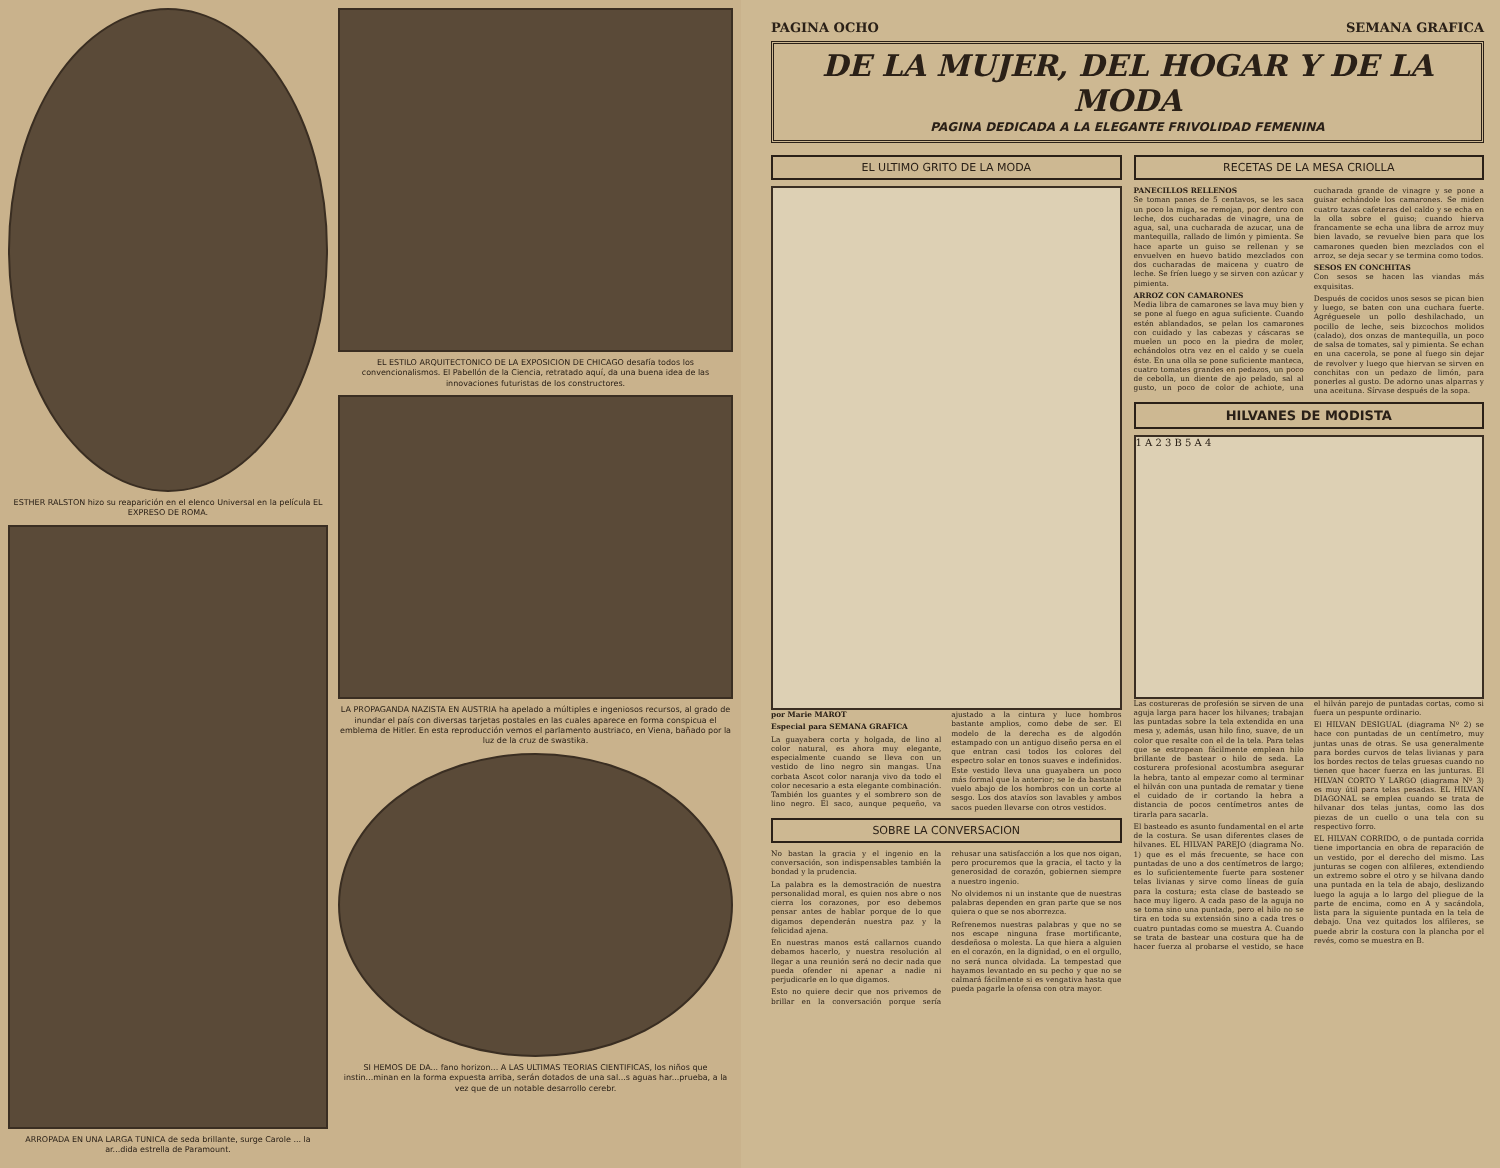ESTHER RALSTON hizo su reaparición en el elenco Universal en la película EL EXPRESO DE ROMA.
ARROPADA EN UNA LARGA TUNICA de seda brillante, surge Carole ... la ar...dida estrella de Paramount.
EL ESTILO ARQUITECTONICO DE LA EXPOSICION DE CHICAGO desafía todos los convencionalismos. El Pabellón de la Ciencia, retratado aquí, da una buena idea de las innovaciones futuristas de los constructores.
LA PROPAGANDA NAZISTA EN AUSTRIA ha apelado a múltiples e ingeniosos recursos, al grado de inundar el país con diversas tarjetas postales en las cuales aparece en forma conspicua el emblema de Hitler. En esta reproducción vemos el parlamento austriaco, en Viena, bañado por la luz de la cruz de swastika.
SI HEMOS DE DA... fano horizon... A LAS ULTIMAS TEORIAS CIENTIFICAS, los niños que instin...minan en la forma expuesta arriba, serán dotados de una sal...s aguas har...prueba, a la vez que de un notable desarrollo cerebr.
PAGINA OCHO SEMANA GRAFICA
DE LA MUJER, DEL HOGAR Y DE LA MODA
PAGINA DEDICADA A LA ELEGANTE FRIVOLIDAD FEMENINA
EL ULTIMO GRITO DE LA MODA
por Marie MAROT
Especial para SEMANA GRAFICA
La guayabera corta y holgada, de lino al color natural, es ahora muy elegante, especialmente cuando se lleva con un vestido de lino negro sin mangas. Una corbata Ascot color naranja vivo da todo el color necesario a esta elegante combinación. También los guantes y el sombrero son de lino negro. El saco, aunque pequeño, va ajustado a la cintura y luce hombros bastante amplios, como debe de ser. El modelo de la derecha es de algodón estampado con un antiguo diseño persa en el que entran casi todos los colores del espectro solar en tonos suaves e indefinidos. Este vestido lleva una guayabera un poco más formal que la anterior; se le da bastante vuelo abajo de los hombros con un corte al sesgo. Los dos atavíos son lavables y ambos sacos pueden llevarse con otros vestidos.
SOBRE LA CONVERSACION
No bastan la gracia y el ingenio en la conversación, son indispensables también la bondad y la prudencia.
La palabra es la demostración de nuestra personalidad moral, es quien nos abre o nos cierra los corazones, por eso debemos pensar antes de hablar porque de lo que digamos dependerán nuestra paz y la felicidad ajena.
En nuestras manos está callarnos cuando debamos hacerlo, y nuestra resolución al llegar a una reunión será no decir nada que pueda ofender ni apenar a nadie ni perjudicarle en lo que digamos.
Esto no quiere decir que nos privemos de brillar en la conversación porque sería rehusar una satisfacción a los que nos oigan, pero procuremos que la gracia, el tacto y la generosidad de corazón, gobiernen siempre a nuestro ingenio.
No olvidemos ni un instante que de nuestras palabras dependen en gran parte que se nos quiera o que se nos aborrezca.
Refrenemos nuestras palabras y que no se nos escape ninguna frase mortificante, desdeñosa o molesta. La que hiera a alguien en el corazón, en la dignidad, o en el orgullo, no será nunca olvidada. La tempestad que hayamos levantado en su pecho y que no se calmará fácilmente si es vengativa hasta que pueda pagarle la ofensa con otra mayor.
RECETAS DE LA MESA CRIOLLA
PANECILLOS RELLENOS
Se toman panes de 5 centavos, se les saca un poco la miga, se remojan, por dentro con leche, dos cucharadas de vinagre, una de agua, sal, una cucharada de azucar, una de mantequilla, rallado de limón y pimienta. Se hace aparte un guiso se rellenan y se envuelven en huevo batido mezclados con dos cucharadas de maicena y cuatro de leche. Se fríen luego y se sirven con azúcar y pimienta.
ARROZ CON CAMARONES
Media libra de camarones se lava muy bien y se pone al fuego en agua suficiente. Cuando estén ablandados, se pelan los camarones con cuidado y las cabezas y cáscaras se muelen un poco en la piedra de moler, echándolos otra vez en el caldo y se cuela éste. En una olla se pone suficiente manteca, cuatro tomates grandes en pedazos, un poco de cebolla, un diente de ajo pelado, sal al gusto, un poco de color de achiote, una cucharada grande de vinagre y se pone a guisar echándole los camarones. Se miden cuatro tazas cafeteras del caldo y se echa en la olla sobre el guiso; cuando hierva francamente se echa una libra de arroz muy bien lavado, se revuelve bien para que los camarones queden bien mezclados con el arroz, se deja secar y se termina como todos.
SESOS EN CONCHITAS
Con sesos se hacen las viandas más exquisitas.
Después de cocidos unos sesos se pican bien y luego, se baten con una cuchara fuerte. Agréguesele un pollo deshilachado, un pocillo de leche, seis bizcochos molidos (calado), dos onzas de mantequilla, un poco de salsa de tomates, sal y pimienta. Se echan en una cacerola, se pone al fuego sin dejar de revolver y luego que hiervan se sirven en conchitas con un pedazo de limón, para ponerles al gusto. De adorno unas alparras y una aceituna. Sírvase después de la sopa.
HILVANES DE MODISTA
1 A 2 3 B 5 A 4
Las costureras de profesión se sirven de una aguja larga para hacer los hilvanes; trabajan las puntadas sobre la tela extendida en una mesa y, además, usan hilo fino, suave, de un color que resalte con el de la tela. Para telas que se estropean fácilmente emplean hilo brillante de bastear o hilo de seda. La costurera profesional acostumbra asegurar la hebra, tanto al empezar como al terminar el hilván con una puntada de rematar y tiene el cuidado de ir cortando la hebra a distancia de pocos centímetros antes de tirarla para sacarla.
El basteado es asunto fundamental en el arte de la costura. Se usan diferentes clases de hilvanes. EL HILVAN PAREJO (diagrama No. 1) que es el más frecuente, se hace con puntadas de uno a dos centímetros de largo; es lo suficientemente fuerte para sostener telas livianas y sirve como líneas de guía para la costura; esta clase de basteado se hace muy ligero. A cada paso de la aguja no se toma sino una puntada, pero el hilo no se tira en toda su extensión sino a cada tres o cuatro puntadas como se muestra A. Cuando se trata de bastear una costura que ha de hacer fuerza al probarse el vestido, se hace el hilván parejo de puntadas cortas, como si fuera un pespunte ordinario.
El HILVAN DESIGUAL (diagrama Nº 2) se hace con puntadas de un centímetro, muy juntas unas de otras. Se usa generalmente para bordes curvos de telas livianas y para los bordes rectos de telas gruesas cuando no tienen que hacer fuerza en las junturas. El HILVAN CORTO Y LARGO (diagrama Nº 3) es muy útil para telas pesadas. EL HILVAN DIAGONAL se emplea cuando se trata de hilvanar dos telas juntas, como las dos piezas de un cuello o una tela con su respectivo forro.
EL HILVAN CORRIDO, o de puntada corrida tiene importancia en obra de reparación de un vestido, por el derecho del mismo. Las junturas se cogen con alfileres, extendiendo un extremo sobre el otro y se hilvana dando una puntada en la tela de abajo, deslizando luego la aguja a lo largo del pliegue de la parte de encima, como en A y sacándola, lista para la siguiente puntada en la tela de debajo. Una vez quitados los alfileres, se puede abrir la costura con la plancha por el revés, como se muestra en B.